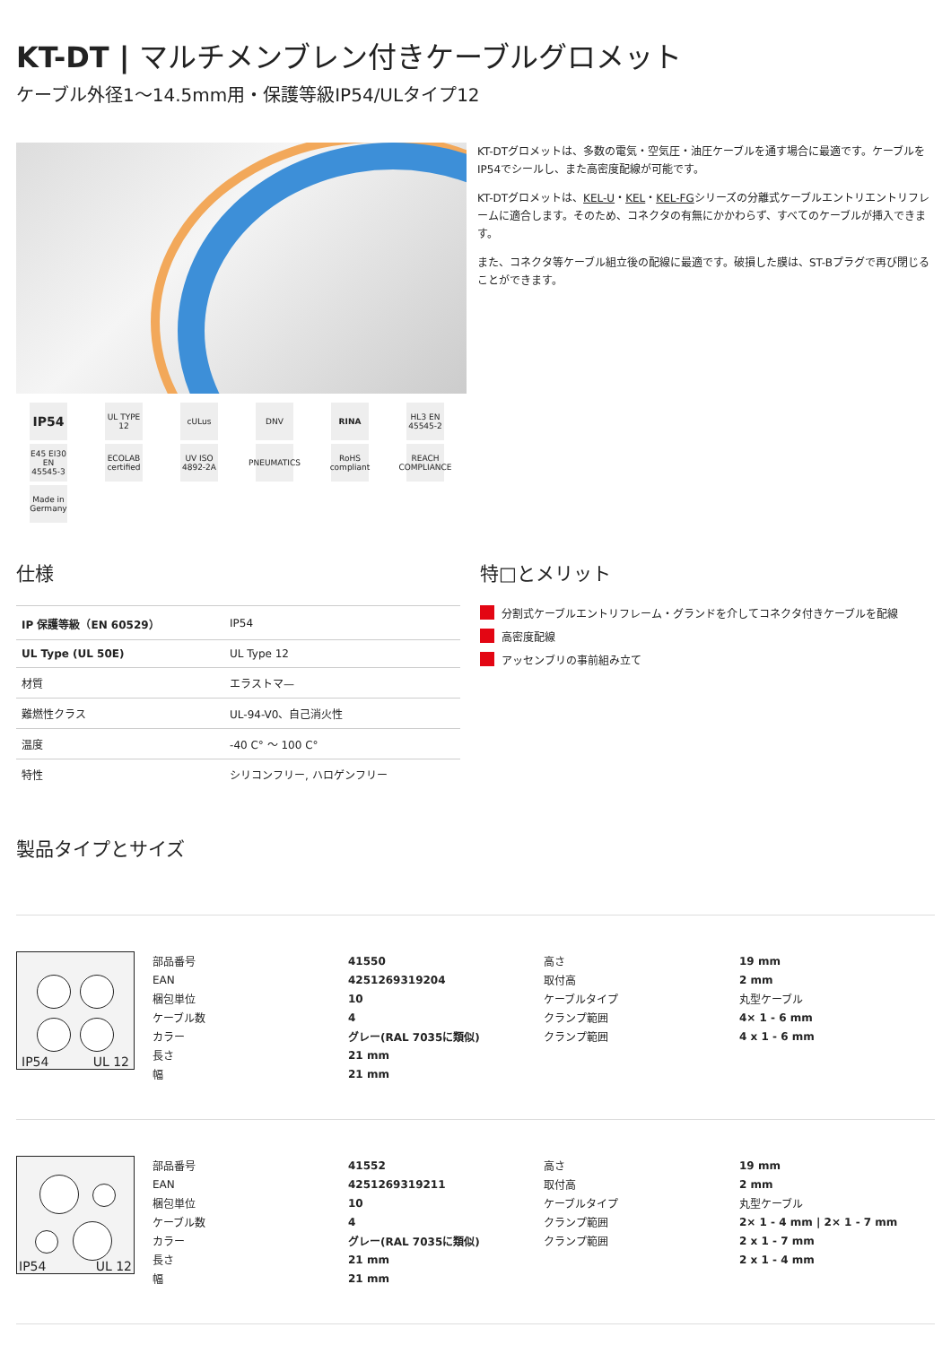KT-DT | マルチメンブレン付きケーブルグロメット
ケーブル外径1～14.5mm用・保護等級IP54/ULタイプ12
IP54
UL TYPE 12
cULus
DNV
RINA
HL3 EN 45545-2
E45 EI30 EN 45545-3
ECOLAB certified
UV ISO 4892-2A
PNEUMATICS
RoHS compliant
REACH COMPLIANCE
Made in Germany
KT-DTグロメットは、多数の電気・空気圧・油圧ケーブルを通す場合に最適です。ケーブルをIP54でシールし、また高密度配線が可能です。
KT-DTグロメットは、KEL-U・KEL・KEL-FGシリーズの分離式ケーブルエントリエントリフレームに適合します。そのため、コネクタの有無にかかわらず、すべてのケーブルが挿入できます。
また、コネクタ等ケーブル組立後の配線に最適です。破損した膜は、ST-Bプラグで再び閉じることができます。
仕様
| IP 保護等級（EN 60529） | IP54 |
| UL Type (UL 50E) | UL Type 12 |
| 材質 | エラストマ— |
| 難燃性クラス | UL-94-V0、自己消火性 |
| 温度 | -40 C° ～ 100 C° |
| 特性 | シリコンフリー, ハロゲンフリー |
特□とメリット
分割式ケーブルエントリフレーム・グランドを介してコネクタ付きケーブルを配線
高密度配線
アッセンブリの事前組み立て
製品タイプとサイズ
IP54 UL 12
| 部品番号 | 41550 | 高さ | 19 mm |
| EAN | 4251269319204 | 取付高 | 2 mm |
| 梱包単位 | 10 | ケーブルタイプ | 丸型ケーブル |
| ケーブル数 | 4 | クランプ範囲 | 4× 1 - 6 mm |
| カラー | グレー(RAL 7035に類似) | クランプ範囲 | 4 x 1 - 6 mm |
| 長さ | 21 mm | | |
| 幅 | 21 mm | | |
IP54 UL 12
| 部品番号 | 41552 | 高さ | 19 mm |
| EAN | 4251269319211 | 取付高 | 2 mm |
| 梱包単位 | 10 | ケーブルタイプ | 丸型ケーブル |
| ケーブル数 | 4 | クランプ範囲 | 2× 1 - 4 mm / 2× 1 - 7 mm |
| カラー | グレー(RAL 7035に類似) | クランプ範囲 | 2 x 1 - 7 mm |
| 長さ | 21 mm | | 2 x 1 - 4 mm |
| 幅 | 21 mm | | |